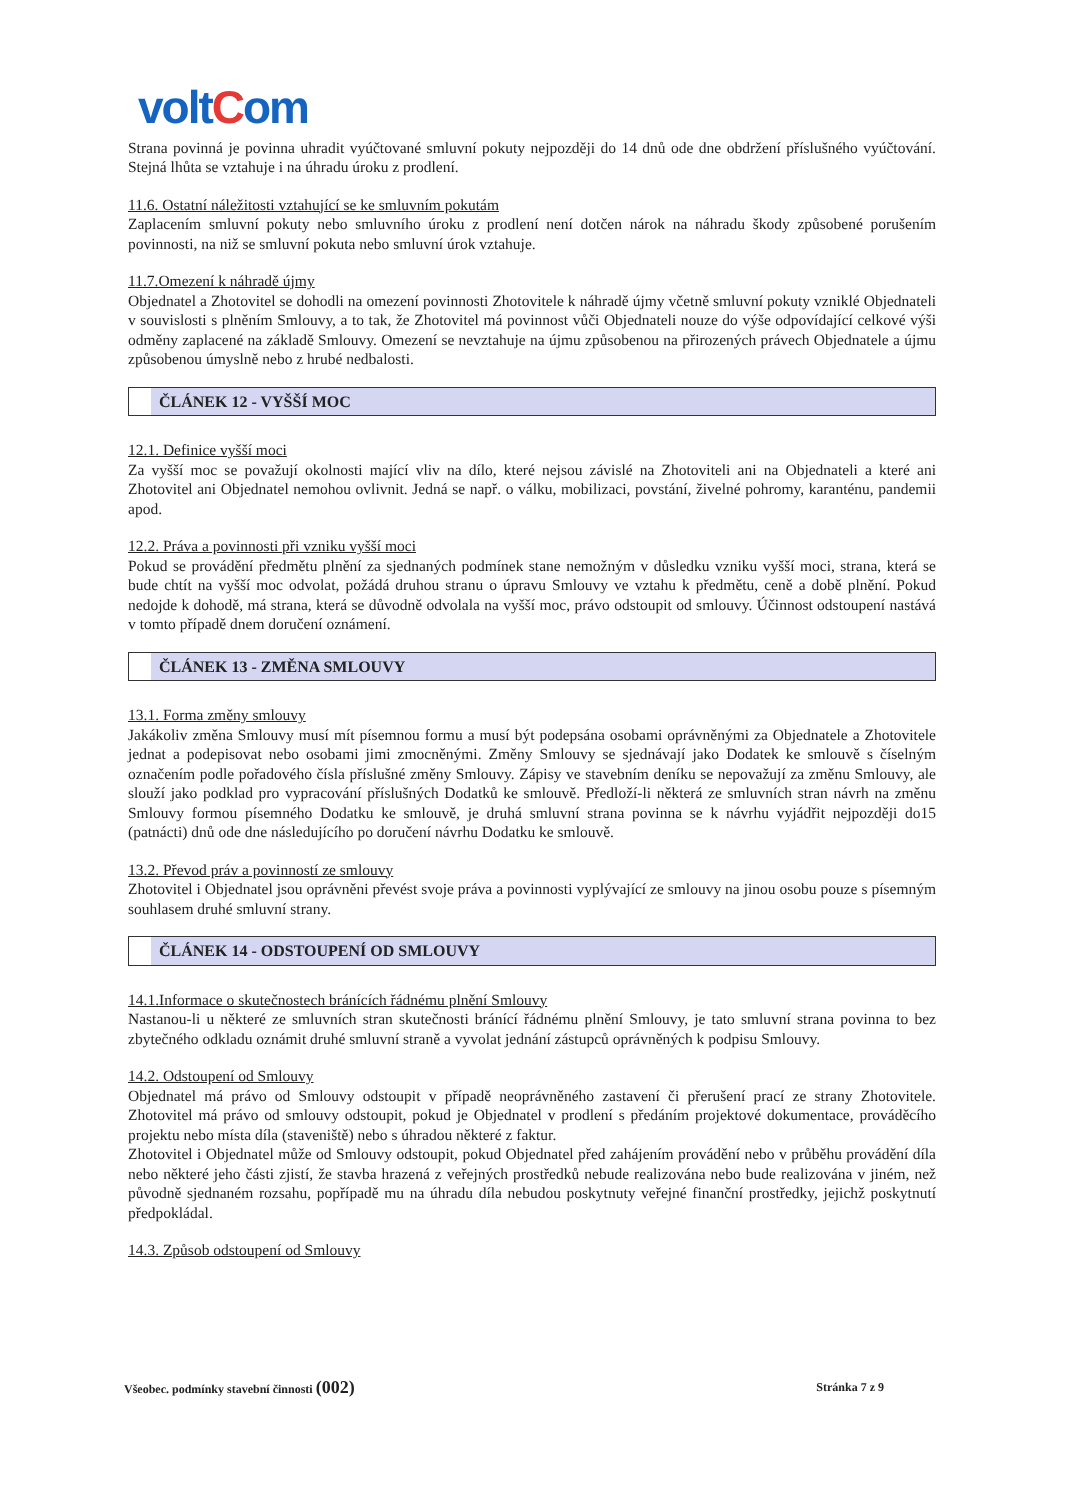voltCom
Strana povinná je povinna uhradit vyúčtované smluvní pokuty nejpozději do 14 dnů ode dne obdržení příslušného vyúčtování. Stejná lhůta se vztahuje i na úhradu úroku z prodlení.
11.6. Ostatní náležitosti vztahující se ke smluvním pokutám
Zaplacením smluvní pokuty nebo smluvního úroku z prodlení není dotčen nárok na náhradu škody způsobené porušením povinnosti, na niž se smluvní pokuta nebo smluvní úrok vztahuje.
11.7.Omezení k náhradě újmy
Objednatel a Zhotovitel se dohodli na omezení povinnosti Zhotovitele k náhradě újmy včetně smluvní pokuty vzniklé Objednateli v souvislosti s plněním Smlouvy, a to tak, že Zhotovitel má povinnost vůči Objednateli nouze do výše odpovídající celkové výši odměny zaplacené na základě Smlouvy. Omezení se nevztahuje na újmu způsobenou na přirozených právech Objednatele a újmu způsobenou úmyslně nebo z hrubé nedbalosti.
ČLÁNEK 12 - VYŠŠÍ MOC
12.1. Definice vyšší moci
Za vyšší moc se považují okolnosti mající vliv na dílo, které nejsou závislé na Zhotoviteli ani na Objednateli a které ani Zhotovitel ani Objednatel nemohou ovlivnit. Jedná se např. o válku, mobilizaci, povstání, živelné pohromy, karanténu, pandemii apod.
12.2. Práva a povinnosti při vzniku vyšší moci
Pokud se provádění předmětu plnění za sjednaných podmínek stane nemožným v důsledku vzniku vyšší moci, strana, která se bude chtít na vyšší moc odvolat, požádá druhou stranu o úpravu Smlouvy ve vztahu k předmětu, ceně a době plnění. Pokud nedojde k dohodě, má strana, která se důvodně odvolala na vyšší moc, právo odstoupit od smlouvy. Účinnost odstoupení nastává v tomto případě dnem doručení oznámení.
ČLÁNEK 13 - ZMĚNA SMLOUVY
13.1. Forma změny smlouvy
Jakákoliv změna Smlouvy musí mít písemnou formu a musí být podepsána osobami oprávněnými za Objednatele a Zhotovitele jednat a podepisovat nebo osobami jimi zmocněnými. Změny Smlouvy se sjednávají jako Dodatek ke smlouvě s číselným označením podle pořadového čísla příslušné změny Smlouvy. Zápisy ve stavebním deníku se nepovažují za změnu Smlouvy, ale slouží jako podklad pro vypracování příslušných Dodatků ke smlouvě. Předloží-li některá ze smluvních stran návrh na změnu Smlouvy formou písemného Dodatku ke smlouvě, je druhá smluvní strana povinna se k návrhu vyjádřit nejpozději do15 (patnácti) dnů ode dne následujícího po doručení návrhu Dodatku ke smlouvě.
13.2. Převod práv a povinností ze smlouvy
Zhotovitel i Objednatel jsou oprávněni převést svoje práva a povinnosti vyplývající ze smlouvy na jinou osobu pouze s písemným souhlasem druhé smluvní strany.
ČLÁNEK 14 - ODSTOUPENÍ OD SMLOUVY
14.1.Informace o skutečnostech bránících řádnému plnění Smlouvy
Nastanou-li u některé ze smluvních stran skutečnosti bránící řádnému plnění Smlouvy, je tato smluvní strana povinna to bez zbytečného odkladu oznámit druhé smluvní straně a vyvolat jednání zástupců oprávněných k podpisu Smlouvy.
14.2. Odstoupení od Smlouvy
Objednatel má právo od Smlouvy odstoupit v případě neoprávněného zastavení či přerušení prací ze strany Zhotovitele. Zhotovitel má právo od smlouvy odstoupit, pokud je Objednatel v prodlení s předáním projektové dokumentace, prováděcího projektu nebo místa díla (staveniště) nebo s úhradou některé z faktur.
Zhotovitel i Objednatel může od Smlouvy odstoupit, pokud Objednatel před zahájením provádění nebo v průběhu provádění díla nebo některé jeho části zjistí, že stavba hrazená z veřejných prostředků nebude realizována nebo bude realizována v jiném, než původně sjednaném rozsahu, popřípadě mu na úhradu díla nebudou poskytnuty veřejné finanční prostředky, jejichž poskytnutí předpokládal.
14.3. Způsob odstoupení od Smlouvy
Všeobec. podmínky stavební činnosti (002)
Stránka 7 z 9